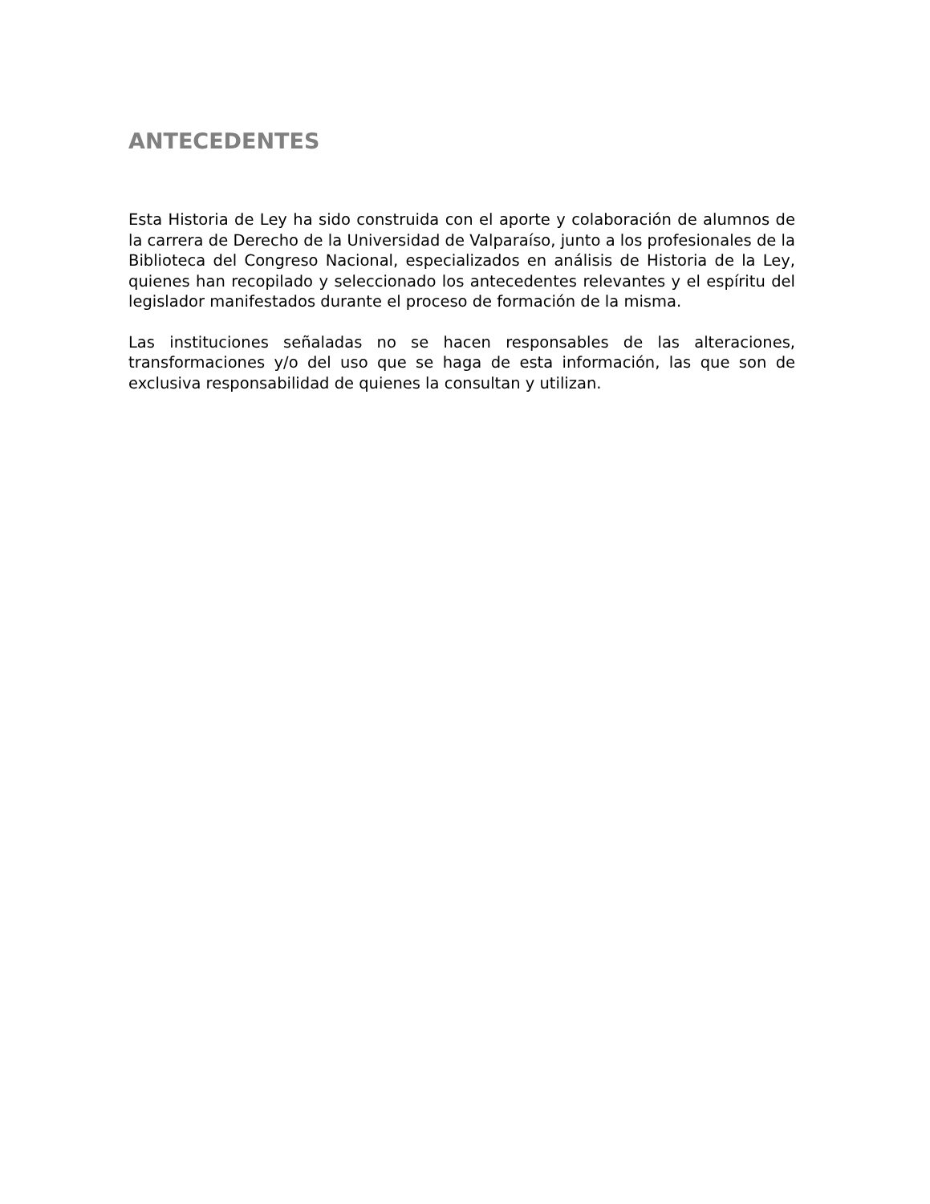ANTECEDENTES
Esta Historia de Ley ha sido construida con el aporte y colaboración de alumnos de la carrera de Derecho de la Universidad de Valparaíso, junto a los profesionales de la Biblioteca del Congreso Nacional, especializados en análisis de Historia de la Ley, quienes han recopilado y seleccionado los antecedentes relevantes y el espíritu del legislador manifestados durante el proceso de formación de la misma.
Las instituciones señaladas no se hacen responsables de las alteraciones, transformaciones y/o del uso que se haga de esta información, las que son de exclusiva responsabilidad de quienes la consultan y utilizan.